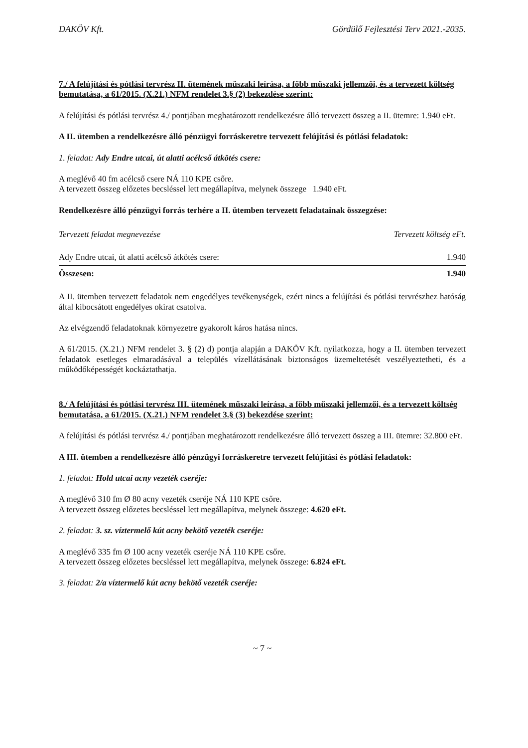DAKÖV Kft. Gördülő Fejlesztési Terv 2021.-2035.
7./ A felújítási és pótlási tervrész II. ütemének műszaki leírása, a főbb műszaki jellemzői, és a tervezett költség bemutatása, a 61/2015. (X.21.) NFM rendelet 3.§ (2) bekezdése szerint:
A felújítási és pótlási tervrész 4./ pontjában meghatározott rendelkezésre álló tervezett összeg a II. ütemre: 1.940 eFt.
A II. ütemben a rendelkezésre álló pénzügyi forráskeretre tervezett felújítási és pótlási feladatok:
1. feladat: Ady Endre utcai, út alatti acélcső átkötés csere:
A meglévő 40 fm acélcső csere NÁ 110 KPE csőre.
A tervezett összeg előzetes becsléssel lett megállapítva, melynek összege 1.940 eFt.
Rendelkezésre álló pénzügyi forrás terhére a II. ütemben tervezett feladatainak összegzése:
| Tervezett feladat megnevezése | Tervezett költség eFt. |
| --- | --- |
| Ady Endre utcai, út alatti acélcső átkötés csere: | 1.940 |
| Összesen: | 1.940 |
A II. ütemben tervezett feladatok nem engedélyes tevékenységek, ezért nincs a felújítási és pótlási tervrészhez hatóság által kibocsátott engedélyes okirat csatolva.
Az elvégzendő feladatoknak környezetre gyakorolt káros hatása nincs.
A 61/2015. (X.21.) NFM rendelet 3. § (2) d) pontja alapján a DAKÖV Kft. nyilatkozza, hogy a II. ütemben tervezett feladatok esetleges elmaradásával a település vízellátásának biztonságos üzemeltetését veszélyeztetheti, és a működőképességét kockáztathatja.
8./ A felújítási és pótlási tervrész III. ütemének műszaki leírása, a főbb műszaki jellemzői, és a tervezett költség bemutatása, a 61/2015. (X.21.) NFM rendelet 3.§ (3) bekezdése szerint:
A felújítási és pótlási tervrész 4./ pontjában meghatározott rendelkezésre álló tervezett összeg a III. ütemre: 32.800 eFt.
A III. ütemben a rendelkezésre álló pénzügyi forráskeretre tervezett felújítási és pótlási feladatok:
1. feladat: Hold utcai acny vezeték cseréje:
A meglévő 310 fm Ø 80 acny vezeték cseréje NÁ 110 KPE csőre.
A tervezett összeg előzetes becsléssel lett megállapítva, melynek összege: 4.620 eFt.
2. feladat: 3. sz. víztermelő kút acny bekötő vezeték cseréje:
A meglévő 335 fm Ø 100 acny vezeték cseréje NÁ 110 KPE csőre.
A tervezett összeg előzetes becsléssel lett megállapítva, melynek összege: 6.824 eFt.
3. feladat: 2/a víztermelő kút acny bekötő vezeték cseréje:
~ 7 ~